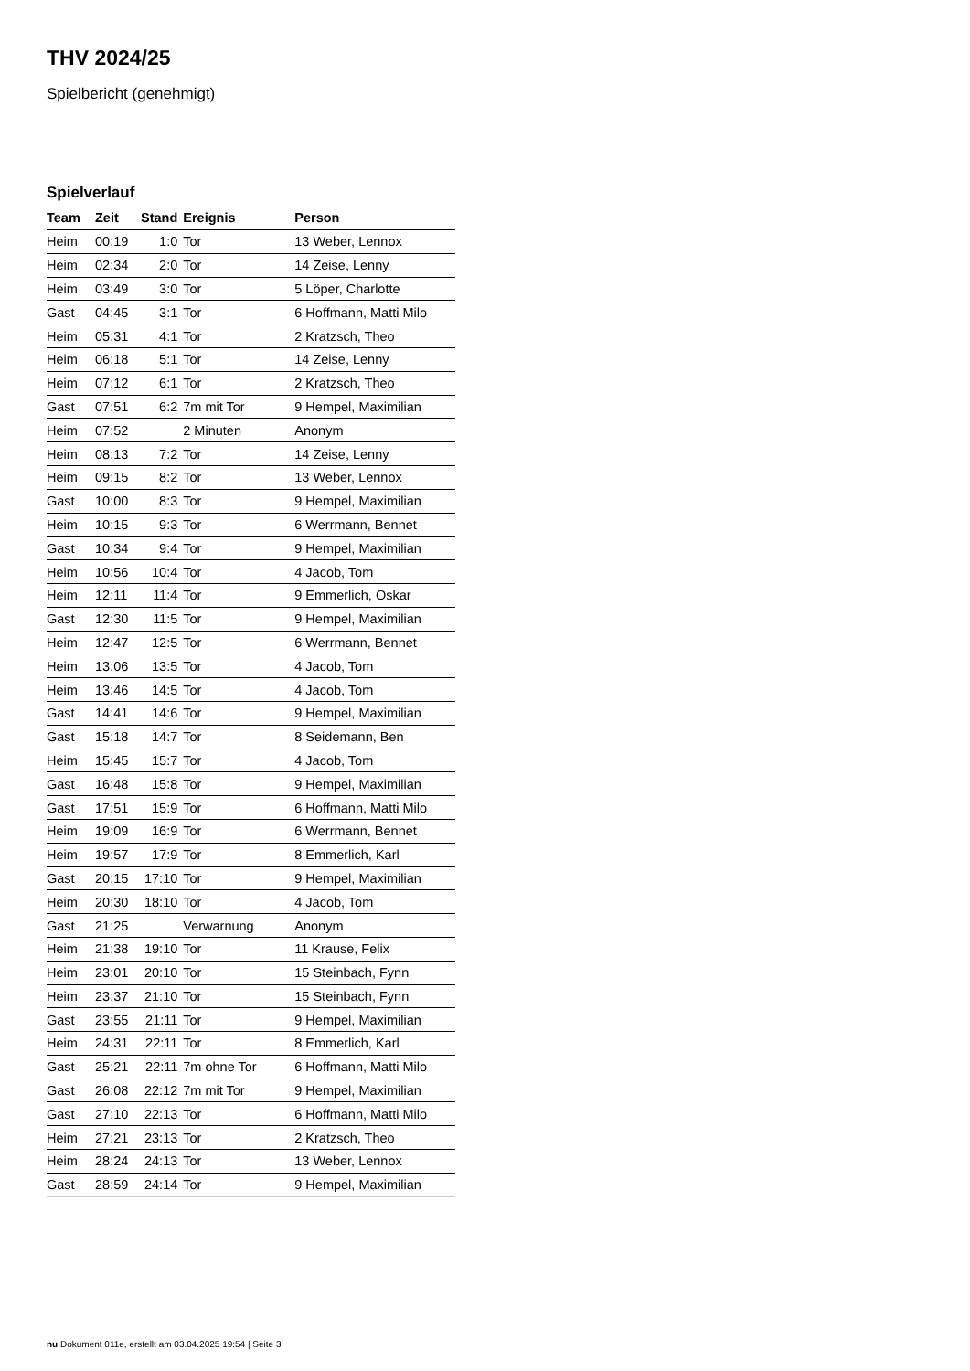THV 2024/25
Spielbericht (genehmigt)
Spielverlauf
| Team | Zeit | Stand | Ereignis | Person |
| --- | --- | --- | --- | --- |
| Heim | 00:19 | 1:0 | Tor | 13 Weber, Lennox |
| Heim | 02:34 | 2:0 | Tor | 14 Zeise, Lenny |
| Heim | 03:49 | 3:0 | Tor | 5 Löper, Charlotte |
| Gast | 04:45 | 3:1 | Tor | 6 Hoffmann, Matti Milo |
| Heim | 05:31 | 4:1 | Tor | 2 Kratzsch, Theo |
| Heim | 06:18 | 5:1 | Tor | 14 Zeise, Lenny |
| Heim | 07:12 | 6:1 | Tor | 2 Kratzsch, Theo |
| Gast | 07:51 | 6:2 | 7m mit Tor | 9 Hempel, Maximilian |
| Heim | 07:52 | | 2 Minuten | Anonym |
| Heim | 08:13 | 7:2 | Tor | 14 Zeise, Lenny |
| Heim | 09:15 | 8:2 | Tor | 13 Weber, Lennox |
| Gast | 10:00 | 8:3 | Tor | 9 Hempel, Maximilian |
| Heim | 10:15 | 9:3 | Tor | 6 Werrmann, Bennet |
| Gast | 10:34 | 9:4 | Tor | 9 Hempel, Maximilian |
| Heim | 10:56 | 10:4 | Tor | 4 Jacob, Tom |
| Heim | 12:11 | 11:4 | Tor | 9 Emmerlich, Oskar |
| Gast | 12:30 | 11:5 | Tor | 9 Hempel, Maximilian |
| Heim | 12:47 | 12:5 | Tor | 6 Werrmann, Bennet |
| Heim | 13:06 | 13:5 | Tor | 4 Jacob, Tom |
| Heim | 13:46 | 14:5 | Tor | 4 Jacob, Tom |
| Gast | 14:41 | 14:6 | Tor | 9 Hempel, Maximilian |
| Gast | 15:18 | 14:7 | Tor | 8 Seidemann, Ben |
| Heim | 15:45 | 15:7 | Tor | 4 Jacob, Tom |
| Gast | 16:48 | 15:8 | Tor | 9 Hempel, Maximilian |
| Gast | 17:51 | 15:9 | Tor | 6 Hoffmann, Matti Milo |
| Heim | 19:09 | 16:9 | Tor | 6 Werrmann, Bennet |
| Heim | 19:57 | 17:9 | Tor | 8 Emmerlich, Karl |
| Gast | 20:15 | 17:10 | Tor | 9 Hempel, Maximilian |
| Heim | 20:30 | 18:10 | Tor | 4 Jacob, Tom |
| Gast | 21:25 | | Verwarnung | Anonym |
| Heim | 21:38 | 19:10 | Tor | 11 Krause, Felix |
| Heim | 23:01 | 20:10 | Tor | 15 Steinbach, Fynn |
| Heim | 23:37 | 21:10 | Tor | 15 Steinbach, Fynn |
| Gast | 23:55 | 21:11 | Tor | 9 Hempel, Maximilian |
| Heim | 24:31 | 22:11 | Tor | 8 Emmerlich, Karl |
| Gast | 25:21 | 22:11 | 7m ohne Tor | 6 Hoffmann, Matti Milo |
| Gast | 26:08 | 22:12 | 7m mit Tor | 9 Hempel, Maximilian |
| Gast | 27:10 | 22:13 | Tor | 6 Hoffmann, Matti Milo |
| Heim | 27:21 | 23:13 | Tor | 2 Kratzsch, Theo |
| Heim | 28:24 | 24:13 | Tor | 13 Weber, Lennox |
| Gast | 28:59 | 24:14 | Tor | 9 Hempel, Maximilian |
nu.Dokument 011e, erstellt am 03.04.2025 19:54 | Seite 3